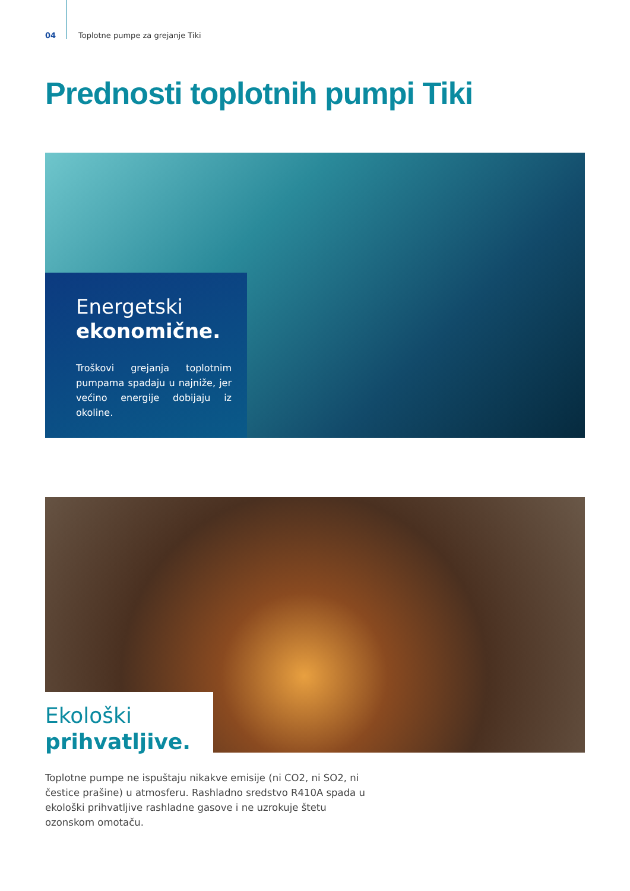04 Toplotne pumpe za grejanje Tiki
Prednosti toplotnih pumpi Tiki
Energetski
ekonomične.
Troškovi grejanja toplotnim pumpama spadaju u najniže, jer većino energije dobijaju iz okoline.
Ekološki
prihvatljive.
Toplotne pumpe ne ispuštaju nikakve emisije (ni CO2, ni SO2, ni čestice prašine) u atmosferu. Rashladno sredstvo R410A spada u ekološki prihvatljive rashladne gasove i ne uzrokuje štetu ozonskom omotaču.